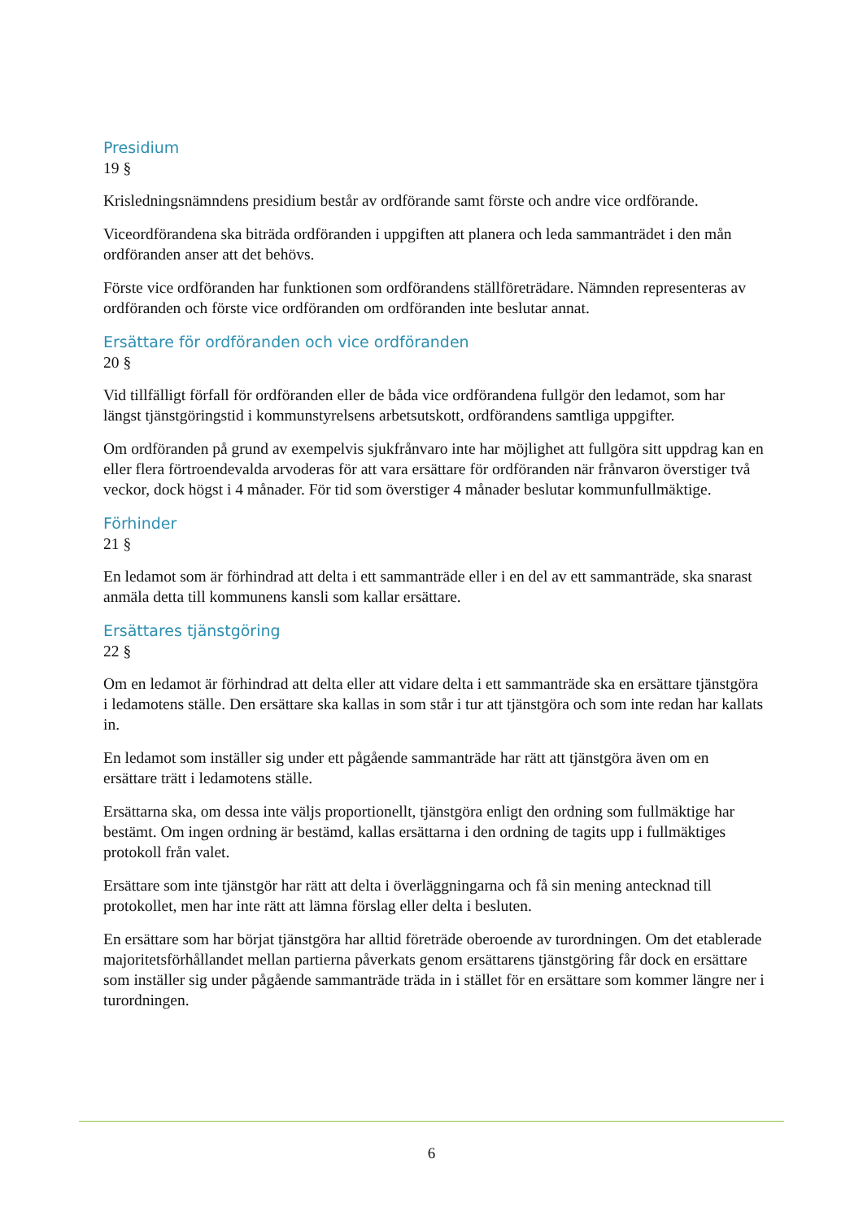Presidium
19 §
Krisledningsnämndens presidium består av ordförande samt förste och andre vice ordförande.
Viceordförandena ska biträda ordföranden i uppgiften att planera och leda sammanträdet i den mån ordföranden anser att det behövs.
Förste vice ordföranden har funktionen som ordförandens ställföreträdare. Nämnden representeras av ordföranden och förste vice ordföranden om ordföranden inte beslutar annat.
Ersättare för ordföranden och vice ordföranden
20 §
Vid tillfälligt förfall för ordföranden eller de båda vice ordförandena fullgör den ledamot, som har längst tjänstgöringstid i kommunstyrelsens arbetsutskott, ordförandens samtliga uppgifter.
Om ordföranden på grund av exempelvis sjukfrånvaro inte har möjlighet att fullgöra sitt uppdrag kan en eller flera förtroendevalda arvoderas för att vara ersättare för ordföranden när frånvaron överstiger två veckor, dock högst i 4 månader. För tid som överstiger 4 månader beslutar kommunfullmäktige.
Förhinder
21 §
En ledamot som är förhindrad att delta i ett sammanträde eller i en del av ett sammanträde, ska snarast anmäla detta till kommunens kansli som kallar ersättare.
Ersättares tjänstgöring
22 §
Om en ledamot är förhindrad att delta eller att vidare delta i ett sammanträde ska en ersättare tjänstgöra i ledamotens ställe. Den ersättare ska kallas in som står i tur att tjänstgöra och som inte redan har kallats in.
En ledamot som inställer sig under ett pågående sammanträde har rätt att tjänstgöra även om en ersättare trätt i ledamotens ställe.
Ersättarna ska, om dessa inte väljs proportionellt, tjänstgöra enligt den ordning som fullmäktige har bestämt. Om ingen ordning är bestämd, kallas ersättarna i den ordning de tagits upp i fullmäktiges protokoll från valet.
Ersättare som inte tjänstgör har rätt att delta i överläggningarna och få sin mening antecknad till protokollet, men har inte rätt att lämna förslag eller delta i besluten.
En ersättare som har börjat tjänstgöra har alltid företräde oberoende av turordningen. Om det etablerade majoritetsförhållandet mellan partierna påverkats genom ersättarens tjänstgöring får dock en ersättare som inställer sig under pågående sammanträde träda in i stället för en ersättare som kommer längre ner i turordningen.
6